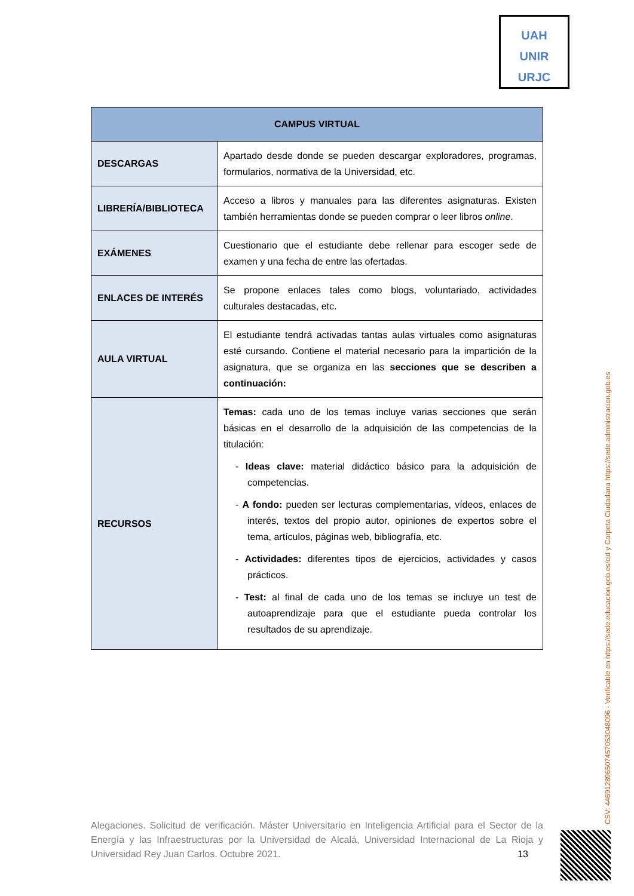UAH
UNIR
URJC
| CAMPUS VIRTUAL | |
| --- | --- |
| DESCARGAS | Apartado desde donde se pueden descargar exploradores, programas, formularios, normativa de la Universidad, etc. |
| LIBRERÍA/BIBLIOTECA | Acceso a libros y manuales para las diferentes asignaturas. Existen también herramientas donde se pueden comprar o leer libros online . |
| EXÁMENES | Cuestionario que el estudiante debe rellenar para escoger sede de examen y una fecha de entre las ofertadas. |
| ENLACES DE INTERÉS | Se propone enlaces tales como blogs, voluntariado, actividades culturales destacadas, etc. |
| AULA VIRTUAL | El estudiante tendrá activadas tantas aulas virtuales como asignaturas esté cursando. Contiene el material necesario para la impartición de la asignatura, que se organiza en las secciones que se describen a continuación: |
| RECURSOS | Temas: cada uno de los temas incluye varias secciones que serán básicas en el desarrollo de la adquisición de las competencias de la titulación: - Ideas clave: material didáctico básico para la adquisición de competencias. - A fondo: pueden ser lecturas complementarias, vídeos, enlaces de interés, textos del propio autor, opiniones de expertos sobre el tema, artículos, páginas web, bibliografía, etc. - Actividades: diferentes tipos de ejercicios, actividades y casos prácticos. - Test: al final de cada uno de los temas se incluye un test de autoaprendizaje para que el estudiante pueda controlar los resultados de su aprendizaje. |
Alegaciones. Solicitud de verificación. Máster Universitario en Inteligencia Artificial para el Sector de la Energía y las Infraestructuras por la Universidad de Alcalá, Universidad Internacional de La Rioja y Universidad Rey Juan Carlos. Octubre 2021. 13
CSV: 446912896507457053048096 - Verificable en https://sede.educacion.gob.es/cid y Carpeta Ciudadana https://sede.administracion.gob.es